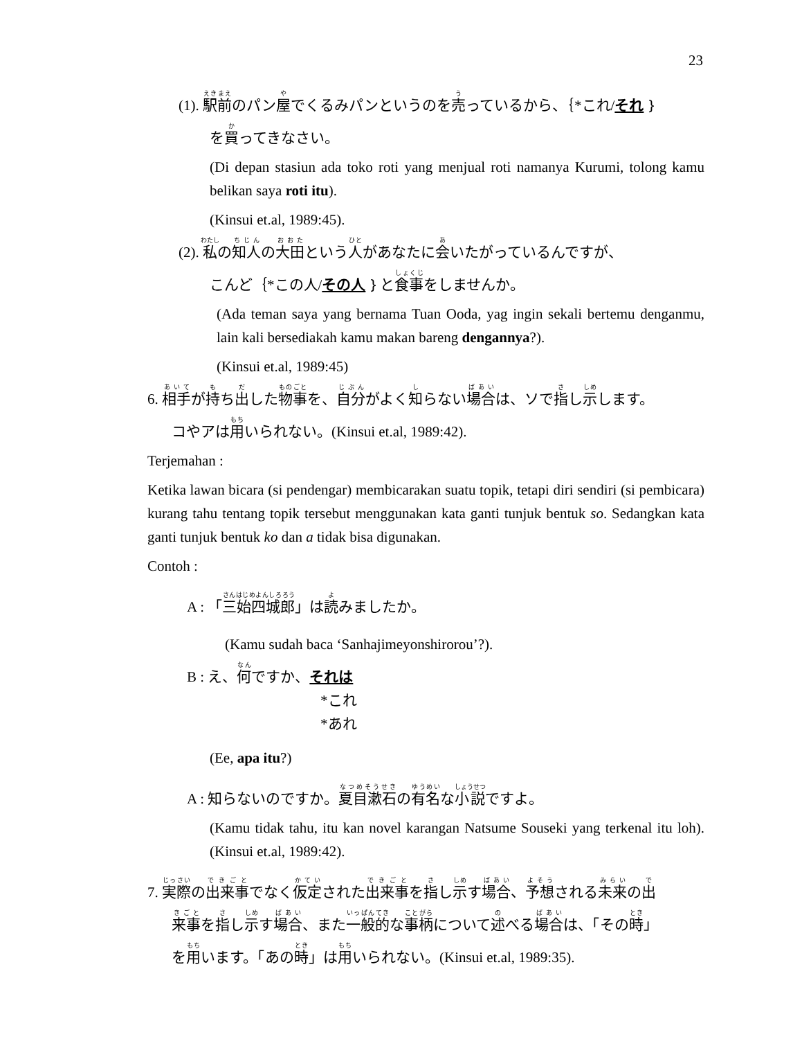23
(1). 駅前のパン屋でくるみパンというのを売っているから、｛*これ/それ｝
を買ってきなさい。
(Di depan stasiun ada toko roti yang menjual roti namanya Kurumi, tolong kamu belikan saya roti itu).
(Kinsui et.al, 1989:45).
(2). 私の知人の大田という人があなたに会いたがっているんですが、
こんど｛*この人/その人｝と食事をしませんか。
(Ada teman saya yang bernama Tuan Ooda, yag ingin sekali bertemu denganmu, lain kali bersediakah kamu makan bareng dengannya?).
(Kinsui et.al, 1989:45)
6. 相手が持ち出した物事を、自分がよく知らない場合は、ソで指し示します。
コやアは用いられない。(Kinsui et.al, 1989:42).
Terjemahan :
Ketika lawan bicara (si pendengar) membicarakan suatu topik, tetapi diri sendiri (si pembicara) kurang tahu tentang topik tersebut menggunakan kata ganti tunjuk bentuk so. Sedangkan kata ganti tunjuk bentuk ko dan a tidak bisa digunakan.
Contoh :
A : 「三始四城郎」は読みましたか。
(Kamu sudah baca ‘Sanhajimeyonshirorou’?).
B : え、何ですか、それは
*これ
*あれ
(Ee, apa itu?)
A : 知らないのですか。夏目漱石の有名な小説ですよ。
(Kamu tidak tahu, itu kan novel karangan Natsume Souseki yang terkenal itu loh). (Kinsui et.al, 1989:42).
7. 実際の出来事でなく仮定された出来事を指し示す場合、予想される未来の出
来事を指し示す場合、また一般的な事柄について述べる場合は、「その時」
を用います。「あの時」は用いられない。(Kinsui et.al, 1989:35).